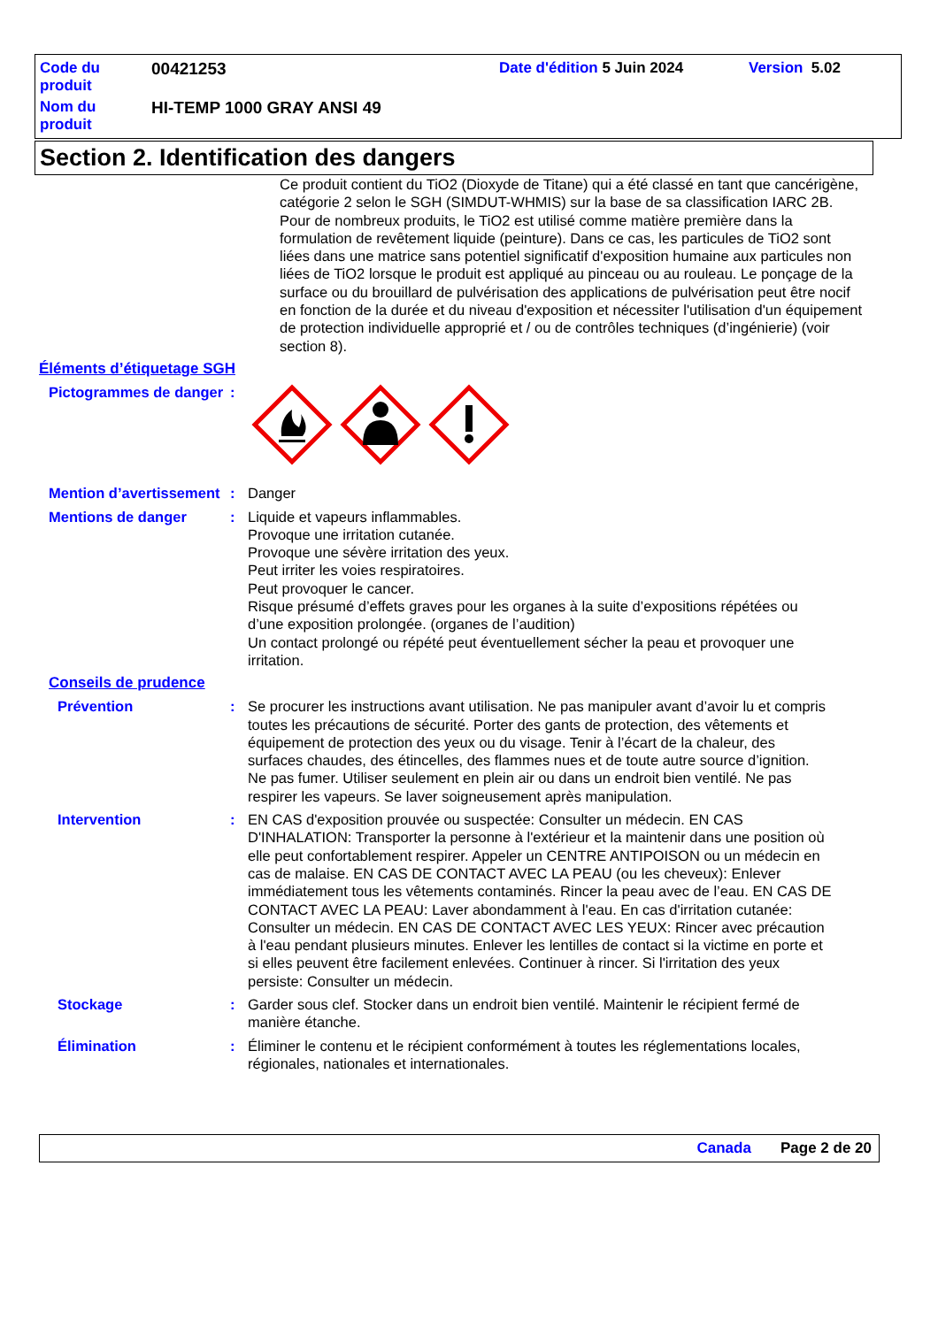Code du
produit
00421253 Date d'édition 5 Juin 2024 Version 5.02
Nom du
produit
HI-TEMP 1000 GRAY ANSI 49
Section 2. Identification des dangers
Ce produit contient du TiO2 (Dioxyde de Titane) qui a été classé en tant que cancérigène, catégorie 2 selon le SGH (SIMDUT-WHMIS) sur la base de sa classification IARC 2B. Pour de nombreux produits, le TiO2 est utilisé comme matière première dans la formulation de revêtement liquide (peinture). Dans ce cas, les particules de TiO2 sont liées dans une matrice sans potentiel significatif d'exposition humaine aux particules non liées de TiO2 lorsque le produit est appliqué au pinceau ou au rouleau. Le ponçage de la surface ou du brouillard de pulvérisation des applications de pulvérisation peut être nocif en fonction de la durée et du niveau d'exposition et nécessiter l'utilisation d'un équipement de protection individuelle approprié et / ou de contrôles techniques (d’ingénierie) (voir section 8).
Éléments d’étiquetage SGH
Pictogrammes de danger
:
Mention d’avertissement
: Danger
Mentions de danger : Liquide et vapeurs inflammables.
Provoque une irritation cutanée.
Provoque une sévère irritation des yeux.
Peut irriter les voies respiratoires.
Peut provoquer le cancer.
Risque présumé d’effets graves pour les organes à la suite d’expositions répétées ou d’une exposition prolongée. (organes de l’audition)
Un contact prolongé ou répété peut éventuellement sécher la peau et provoquer une irritation.
Conseils de prudence
Prévention : Se procurer les instructions avant utilisation. Ne pas manipuler avant d’avoir lu et compris toutes les précautions de sécurité. Porter des gants de protection, des vêtements et équipement de protection des yeux ou du visage. Tenir à l’écart de la chaleur, des surfaces chaudes, des étincelles, des flammes nues et de toute autre source d’ignition. Ne pas fumer. Utiliser seulement en plein air ou dans un endroit bien ventilé. Ne pas respirer les vapeurs. Se laver soigneusement après manipulation.
Intervention : EN CAS d'exposition prouvée ou suspectée: Consulter un médecin. EN CAS D'INHALATION: Transporter la personne à l'extérieur et la maintenir dans une position où elle peut confortablement respirer. Appeler un CENTRE ANTIPOISON ou un médecin en cas de malaise. EN CAS DE CONTACT AVEC LA PEAU (ou les cheveux): Enlever immédiatement tous les vêtements contaminés. Rincer la peau avec de l’eau. EN CAS DE CONTACT AVEC LA PEAU: Laver abondamment à l'eau. En cas d'irritation cutanée: Consulter un médecin. EN CAS DE CONTACT AVEC LES YEUX: Rincer avec précaution à l'eau pendant plusieurs minutes. Enlever les lentilles de contact si la victime en porte et si elles peuvent être facilement enlevées. Continuer à rincer. Si l'irritation des yeux persiste: Consulter un médecin.
Stockage : Garder sous clef. Stocker dans un endroit bien ventilé. Maintenir le récipient fermé de manière étanche.
Élimination : Éliminer le contenu et le récipient conformément à toutes les réglementations locales, régionales, nationales et internationales.
Canada Page 2 de 20